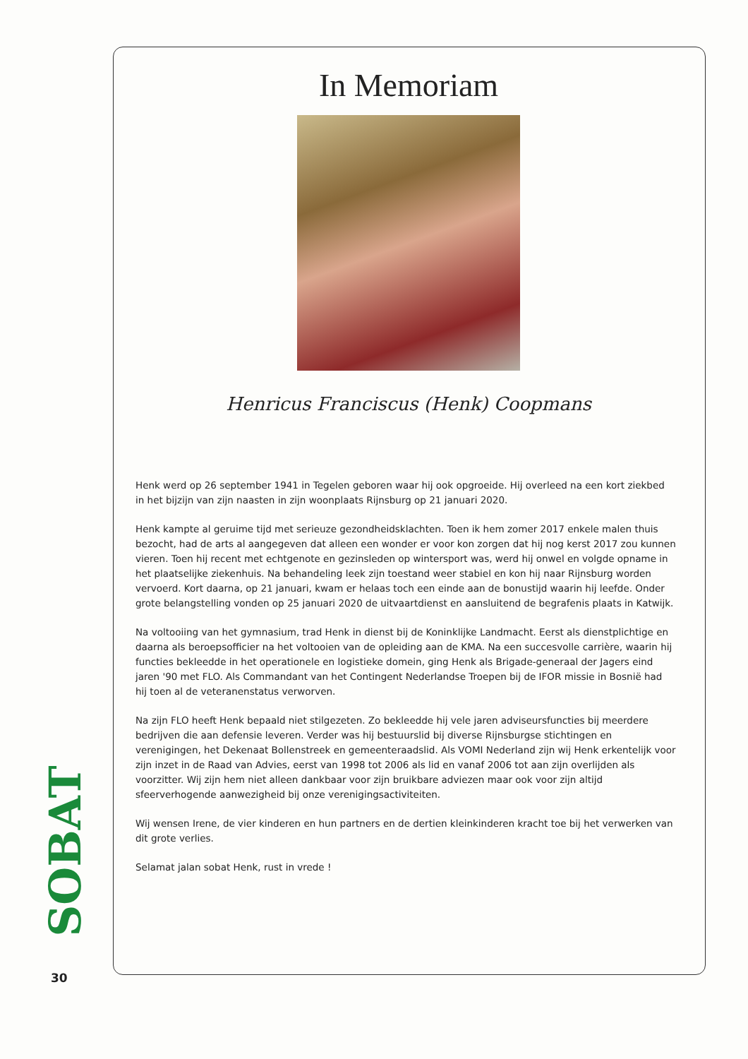In Memoriam
Henricus Franciscus (Henk) Coopmans
Henk werd op 26 september 1941 in Tegelen geboren waar hij ook opgroeide. Hij overleed na een kort ziekbed in het bijzijn van zijn naasten in zijn woonplaats Rijnsburg op 21 januari 2020.
Henk kampte al geruime tijd met serieuze gezondheidsklachten. Toen ik hem zomer 2017 enkele malen thuis bezocht, had de arts al aangegeven dat alleen een wonder er voor kon zorgen dat hij nog kerst 2017 zou kunnen vieren. Toen hij recent met echtgenote en gezinsleden op wintersport was, werd hij onwel en volgde opname in het plaatselijke ziekenhuis. Na behandeling leek zijn toestand weer stabiel en kon hij naar Rijnsburg worden vervoerd. Kort daarna, op 21 januari, kwam er helaas toch een einde aan de bonustijd waarin hij leefde. Onder grote belangstelling vonden op 25 januari 2020 de uitvaartdienst en aansluitend de begrafenis plaats in Katwijk.
Na voltooiing van het gymnasium, trad Henk in dienst bij de Koninklijke Landmacht. Eerst als dienstplichtige en daarna als beroepsofficier na het voltooien van de opleiding aan de KMA. Na een succesvolle carrière, waarin hij functies bekleedde in het operationele en logistieke domein, ging Henk als Brigade-generaal der Jagers eind jaren '90 met FLO. Als Commandant van het Contingent Nederlandse Troepen bij de IFOR missie in Bosnië had hij toen al de veteranenstatus verworven.
Na zijn FLO heeft Henk bepaald niet stilgezeten. Zo bekleedde hij vele jaren adviseursfuncties bij meerdere bedrijven die aan defensie leveren. Verder was hij bestuurslid bij diverse Rijnsburgse stichtingen en verenigingen, het Dekenaat Bollenstreek en gemeenteraadslid. Als VOMI Nederland zijn wij Henk erkentelijk voor zijn inzet in de Raad van Advies, eerst van 1998 tot 2006 als lid en vanaf 2006 tot aan zijn overlijden als voorzitter. Wij zijn hem niet alleen dankbaar voor zijn bruikbare adviezen maar ook voor zijn altijd sfeerverhogende aanwezigheid bij onze verenigingsactiviteiten.
Wij wensen Irene, de vier kinderen en hun partners en de dertien kleinkinderen kracht toe bij het verwerken van dit grote verlies.
Selamat jalan sobat Henk, rust in vrede !
SOBAT
30